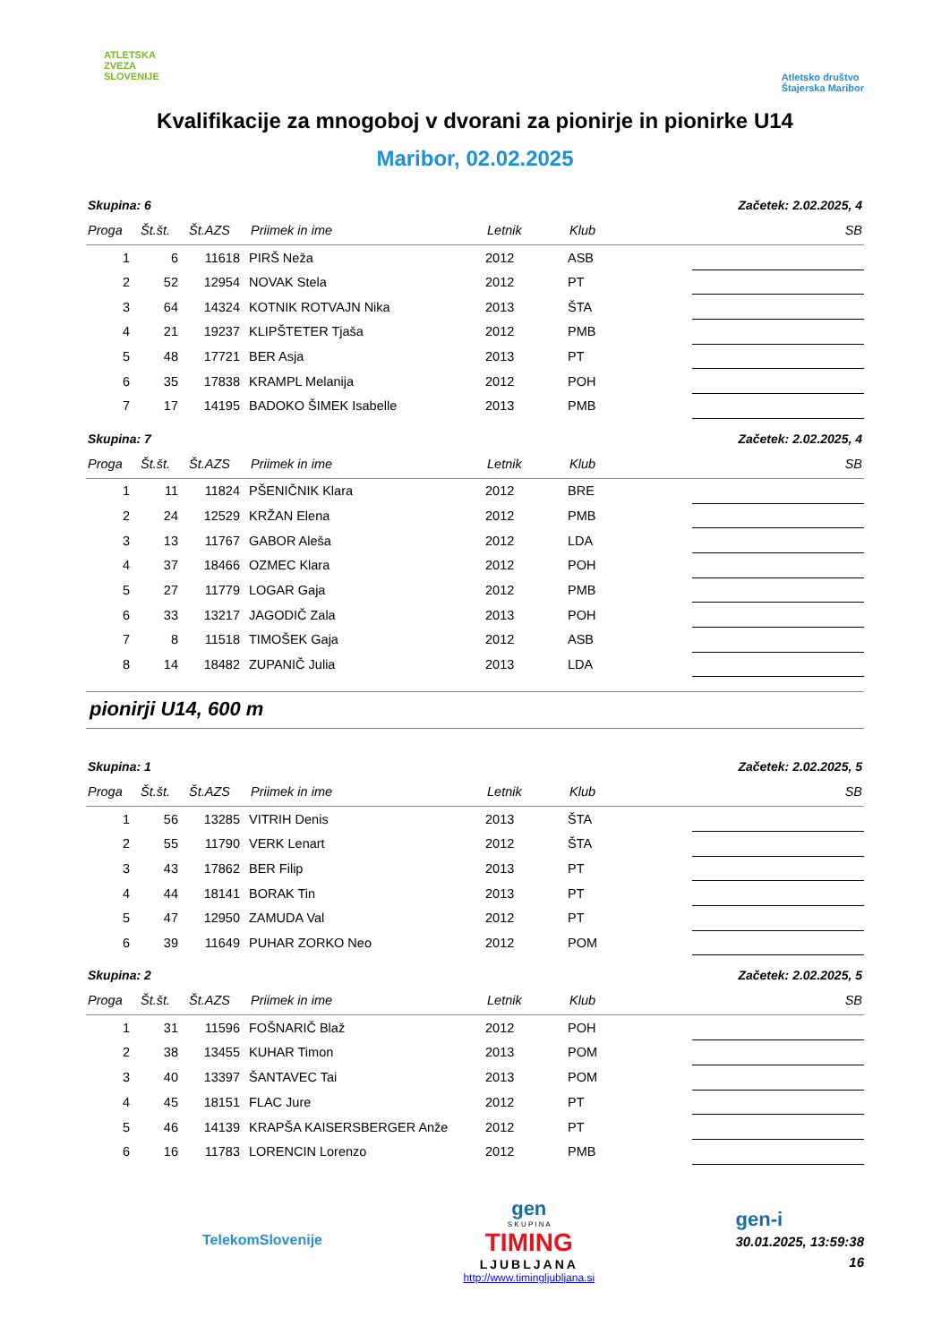ATLETSKA
ZVEZA
SLOVENIJE
Atletsko društvo
Štajerska Maribor
Kvalifikacije za mnogoboj v dvorani za pionirje in pionirke U14
Maribor, 02.02.2025
Skupina: 6 Začetek: 2.02.2025, 4
| Proga | Št.št. | Št.AZS | Priimek in ime | Letnik | Klub | SB |
| --- | --- | --- | --- | --- | --- | --- |
| 1 | 6 | 11618 | PIRŠ Neža | 2012 | ASB | |
| 2 | 52 | 12954 | NOVAK Stela | 2012 | PT | |
| 3 | 64 | 14324 | KOTNIK ROTVAJN Nika | 2013 | ŠTA | |
| 4 | 21 | 19237 | KLIPŠTETER Tjaša | 2012 | PMB | |
| 5 | 48 | 17721 | BER Asja | 2013 | PT | |
| 6 | 35 | 17838 | KRAMPL Melanija | 2012 | POH | |
| 7 | 17 | 14195 | BADOKO ŠIMEK Isabelle | 2013 | PMB | |
Skupina: 7 Začetek: 2.02.2025, 4
| Proga | Št.št. | Št.AZS | Priimek in ime | Letnik | Klub | SB |
| --- | --- | --- | --- | --- | --- | --- |
| 1 | 11 | 11824 | PŠENIČNIK Klara | 2012 | BRE | |
| 2 | 24 | 12529 | KRŽAN Elena | 2012 | PMB | |
| 3 | 13 | 11767 | GABOR Aleša | 2012 | LDA | |
| 4 | 37 | 18466 | OZMEC Klara | 2012 | POH | |
| 5 | 27 | 11779 | LOGAR Gaja | 2012 | PMB | |
| 6 | 33 | 13217 | JAGODIČ Zala | 2013 | POH | |
| 7 | 8 | 11518 | TIMOŠEK Gaja | 2012 | ASB | |
| 8 | 14 | 18482 | ZUPANIČ Julia | 2013 | LDA | |
pionirji U14, 600 m
Skupina: 1 Začetek: 2.02.2025, 5
| Proga | Št.št. | Št.AZS | Priimek in ime | Letnik | Klub | SB |
| --- | --- | --- | --- | --- | --- | --- |
| 1 | 56 | 13285 | VITRIH Denis | 2013 | ŠTA | |
| 2 | 55 | 11790 | VERK Lenart | 2012 | ŠTA | |
| 3 | 43 | 17862 | BER Filip | 2013 | PT | |
| 4 | 44 | 18141 | BORAK Tin | 2013 | PT | |
| 5 | 47 | 12950 | ZAMUDA Val | 2012 | PT | |
| 6 | 39 | 11649 | PUHAR ZORKO Neo | 2012 | POM | |
Skupina: 2 Začetek: 2.02.2025, 5
| Proga | Št.št. | Št.AZS | Priimek in ime | Letnik | Klub | SB |
| --- | --- | --- | --- | --- | --- | --- |
| 1 | 31 | 11596 | FOŠNARIČ Blaž | 2012 | POH | |
| 2 | 38 | 13455 | KUHAR Timon | 2013 | POM | |
| 3 | 40 | 13397 | ŠANTAVEC Tai | 2013 | POM | |
| 4 | 45 | 18151 | FLAC Jure | 2012 | PT | |
| 5 | 46 | 14139 | KRAPŠA KAISERSBERGER Anže | 2012 | PT | |
| 6 | 16 | 11783 | LORENCIN Lorenzo | 2012 | PMB | |
TelekomSlovenije
gen
S K U P I N A
TIMING
LJUBLJANA
http://www.timingljubljana.si
gen-i
30.01.2025, 13:59:38
16